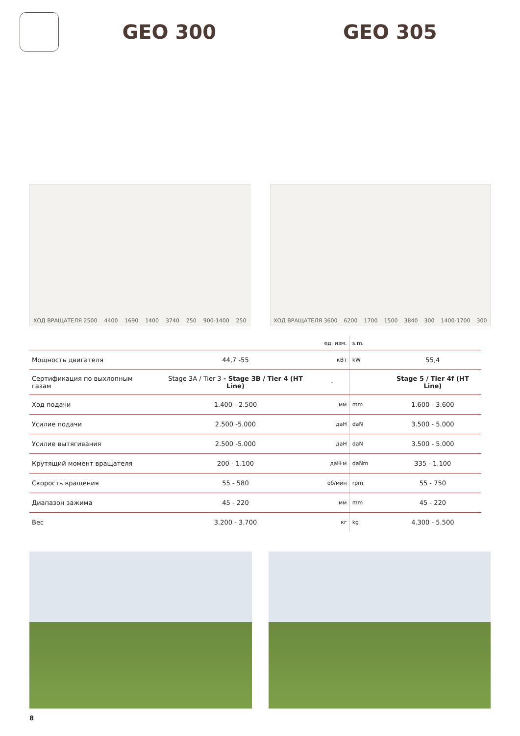GEO 300 GEO 305
ХОД ВРАЩАТЕЛЯ 2500 4400 1690 1400 3740 250 900-1400 250
ХОД ВРАЩАТЕЛЯ 3600 6200 1700 1500 3840 300 1400-1700 300
| | | ед. изм. | s.m. | |
| Мощность двигателя | 44,7 -55 | кВт | kW | 55,4 |
| Сертификация по выхлопным газам | Stage 3A / Tier 3 - Stage 3B / Tier 4 (HT Line) | - | | Stage 5 / Tier 4f (HT Line) |
| Ход подачи | 1.400 - 2.500 | мм | mm | 1.600 - 3.600 |
| Усилие подачи | 2.500 -5.000 | даН | daN | 3.500 - 5.000 |
| Усилие вытягивания | 2.500 -5.000 | даН | daN | 3.500 - 5.000 |
| Крутящий момент вращателя | 200 - 1.100 | даН·м | daNm | 335 - 1.100 |
| Скорость вращения | 55 - 580 | об/мин | rpm | 55 - 750 |
| Диапазон зажима | 45 - 220 | мм | mm | 45 - 220 |
| Вес | 3.200 - 3.700 | кг | kg | 4.300 - 5.500 |
8